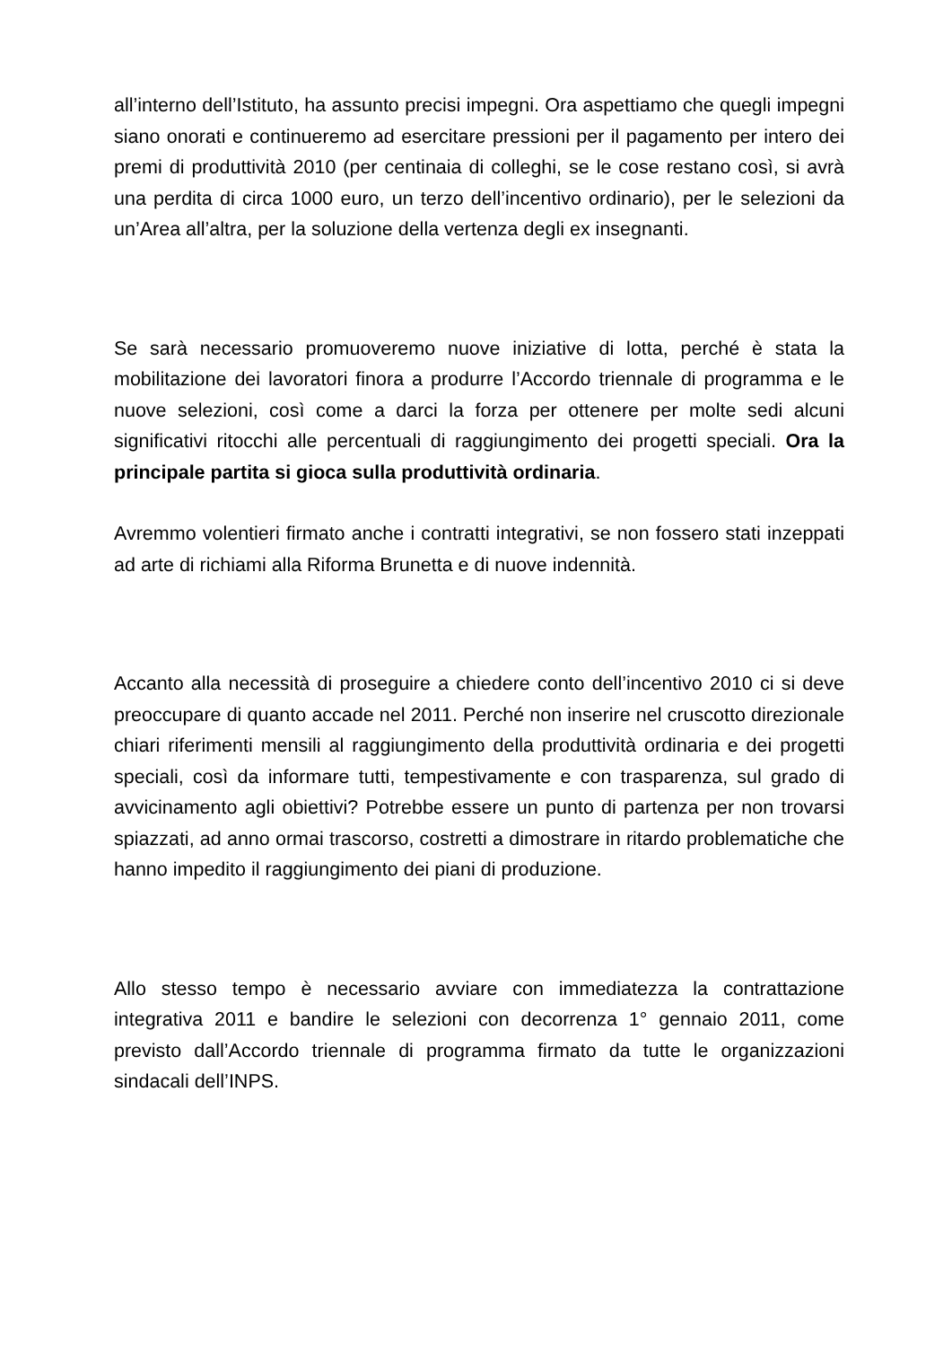all’interno dell’Istituto, ha assunto precisi impegni. Ora aspettiamo che quegli impegni siano onorati e continueremo ad esercitare pressioni per il pagamento per intero dei premi di produttività 2010 (per centinaia di colleghi, se le cose restano così, si avrà una perdita di circa 1000 euro, un terzo dell’incentivo ordinario), per le selezioni da un’Area all’altra, per la soluzione della vertenza degli ex insegnanti.
Se sarà necessario promuoveremo nuove iniziative di lotta, perché è stata la mobilitazione dei lavoratori finora a produrre l’Accordo triennale di programma e le nuove selezioni, così come a darci la forza per ottenere per molte sedi alcuni significativi ritocchi alle percentuali di raggiungimento dei progetti speciali. Ora la principale partita si gioca sulla produttività ordinaria.
Avremmo volentieri firmato anche i contratti integrativi, se non fossero stati inzeppati ad arte di richiami alla Riforma Brunetta e di nuove indennità.
Accanto alla necessità di proseguire a chiedere conto dell’incentivo 2010 ci si deve preoccupare di quanto accade nel 2011. Perché non inserire nel cruscotto direzionale chiari riferimenti mensili al raggiungimento della produttività ordinaria e dei progetti speciali, così da informare tutti, tempestivamente e con trasparenza, sul grado di avvicinamento agli obiettivi? Potrebbe essere un punto di partenza per non trovarsi spiazzati, ad anno ormai trascorso, costretti a dimostrare in ritardo problematiche che hanno impedito il raggiungimento dei piani di produzione.
Allo stesso tempo è necessario avviare con immediatezza la contrattazione integrativa 2011 e bandire le selezioni con decorrenza 1° gennaio 2011, come previsto dall’Accordo triennale di programma firmato da tutte le organizzazioni sindacali dell’INPS.